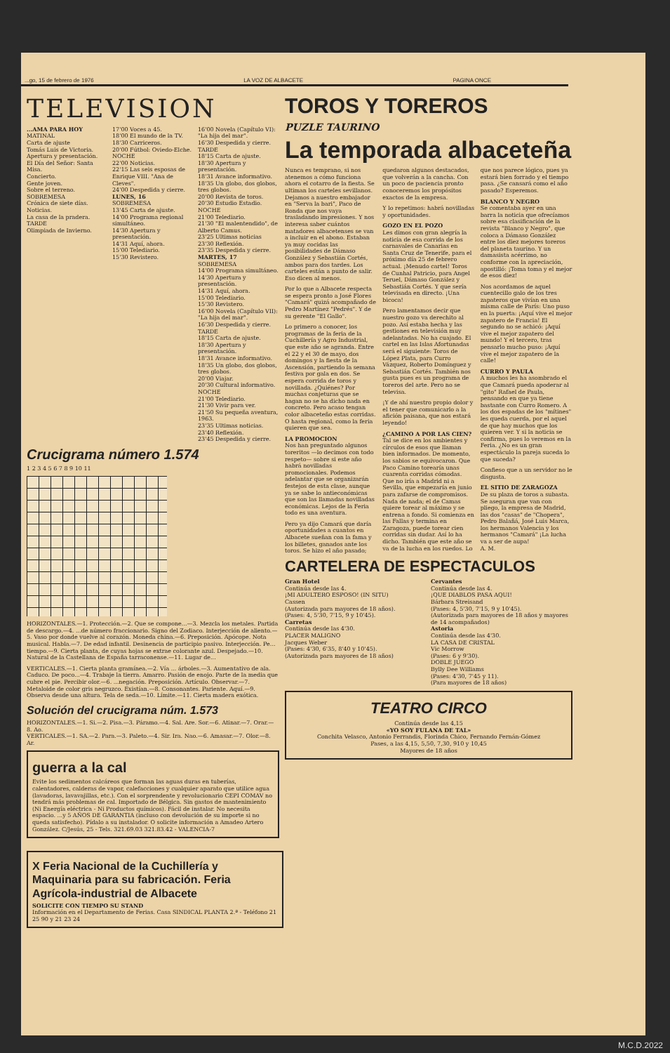...go, 15 de febrero de 1976 LA VOZ DE ALBACETE PAGINA ONCE
TELEVISION
...AMA PARA HOY
MATINAL
Carta de ajuste
Tomás Luis de Victoria.
Apertura y presentación.
El Día del Señor: Santa Misa.
Concierto.
Gente joven.
Sobre el terreno.
SOBREMESA
Crónica de siete días.
Noticias.
La casa de la pradera.
TARDE
Olimpiada de Invierno.
17'00 Voces a 45.
18'00 El mundo de la TV.
18'30 Carriceros.
20'00 Fútbol: Oviedo-Elche.
NOCHE
22'00 Noticias.
22'15 Las seis esposas de Enrique VIII. "Ana de Cleves".
24'00 Despedida y cierre.
LUNES, 16
SOBREMESA
13'45 Carta de ajuste.
14'00 Programa regional simultáneo.
14'30 Apertura y presentación.
14'31 Aquí, ahora.
15'00 Telediario.
15'30 Revistero.
16'00 Novela (Capítulo VI): "La hija del mar".
16'30 Despedida y cierre.
TARDE
18'15 Carta de ajuste.
18'30 Apertura y presentación.
18'31 Avance informativo.
18'35 Un globo, dos globos, tres globos.
20'00 Revista de toros.
20'30 Estudio Estadio.
NOCHE
21'00 Telediario.
21'30 "El malentendido", de Alberto Camus.
23'25 Ultimas noticias
23'30 Reflexión.
23'35 Despedida y cierre.
MARTES, 17
SOBREMESA
14'00 Programa simultáneo.
14'30 Apertura y presentación.
14'31 Aquí, ahora.
15'00 Telediario.
15'30 Revistero.
16'00 Novela (Capítulo VII): "La hija del mar".
16'30 Despedida y cierre.
TARDE
18'15 Carta de ajuste.
18'30 Apertura y presentación.
18'31 Avance informativo.
18'35 Un globo, dos globos, tres globos.
20'00 Viajar.
20'30 Cultural informativo.
NOCHE
21'00 Telediario.
21'30 Vivir para ver.
21'50 Su pequeña aventura, 1963.
23'35 Ultimas noticias.
23'40 Reflexión.
23'45 Despedida y cierre.
Crucigrama número 1.574
1 2 3 4 5 6 7 8 9 10 11
HORIZONTALES.—1. Protección.—2. Que se compone...—3. Mezcla los metales. Partida de descargo.—4. ...de número fraccionario. Signo del Zodiaco. Interjección de aliento.—5. Vaso por donde vuelve al corazón. Moneda china.—6. Preposición. Apócope. Nota musical. Habla.—7. De edad infantil. Desinencia de participio pasivo. Interjección. Pe... tiempo.—9. Cierta planta, de cuyas hojas se extrae colorante azul. Despejado.—10. Natural de la Castellana de España tarraconense.—11. Lugar de...
VERTICALES.—1. Cierta planta gramínea.—2. Vía ... árboles.—3. Aumentativo de ala. Caduco. De poco...—4. Trabaje la tierra. Amarro. Pasión de enojo. Parte de la media que cubre el pie. Percibir olor.—6. ...negación. Preposición. Artículo. Observar.—7. Metaloide de color gris negruzco. Existían.—8. Consonantes. Pariente. Aquí.—9. Observa desde una altura. Tela de seda.—10. Límite.—11. Cierta madera exótica.
Solución del crucigrama núm. 1.573
HORIZONTALES.—1. Si.—2. Pisa.—3. Páramo.—4. Sal. Are. Sor.—6. Atinar.—7. Orar.— 8. Ao.
VERTICALES.—1. SA.—2. Para.—3. Paleto.—4. Sir. Ira. Nao.—6. Amasar.—7. Olor.—8. Ar.
guerra a la cal
Evite los sedimentos calcáreos que forman las aguas duras en tuberías, calentadores, calderas de vapor, calefacciones y cualquier aparato que utilice agua (lavadoras, lavavajillas, etc.). Con el sorprendente y revolucionario CEPI COMAV no tendrá más problemas de cal. Importado de Bélgica. Sin gastos de mantenimiento (Ni Energía eléctrica - Ni Productos químicos). Fácil de instalar. No necesita espacio. ...y 5 AÑOS DE GARANTIA (incluso con devolución de su importe si no queda satisfecho). Pídalo a su instalador. O solicite información a Amadeo Artero González. C/Jesús, 25 - Tels. 321.69.03 321.83.42 - VALENCIA-7
TOROS Y TOREROS
PUZLE TAURINO
La temporada albaceteña
Nunca es temprano, si nos atenemos a cómo funciona ahora el cotarro de la fiesta. Se ultiman los carteles sevillanos. Dejamos a nuestro embajador en "Serva la bari", Paco de Ronda que nos vaya trasladando impresiones. Y nos interesa saber cuántos matadores albacetenses se van a incluir en el abono. Estaban ya muy cocidas las posibilidades de Dámaso González y Sebastián Cortés, ambos para dos tardes. Los carteles están a punto de salir. Eso dicen al menos.
Por lo que a Albacete respecta se espera pronto a José Flores "Camará" quizá acompañado de Pedro Martínez "Pedrés". Y de su gerente "El Gallo".
Lo primero a conocer, los programas de la feria de la Cuchillería y Agro Industrial, que este año se agranda. Entre el 22 y el 30 de mayo, dos domingos y la fiesta de la Ascensión, partiendo la semana festiva por gala en dos. Se espera corrida de toros y novillada. ¿Quiénes? Por muchas conjeturas que se hagan no se ha dicho nada en concreto. Pero acaso tengan color albaceteño estas corridas. O hasta regional, como la feria quieren que sea.
LA PROMOCION
Nos han preguntado algunos toreritos —lo decimos con todo respeto— sobre si este año habrá novilladas promocionales. Podemos adelantar que se organizarán festejos de esta clase, aunque ya se sabe lo antieconómicas que son las llamadas novilladas económicas. Lejos de la Feria todo es una aventura.
Pero ya dijo Camará que daría oportunidades a cuantos en Albacete sueñan con la fama y los billetes, ganados ante los toros. Se hizo el año pasado; quedaron algunos destacados, que volverán a la cancha. Con un poco de paciencia pronto conoceremos los propósitos exactos de la empresa.
Y lo repetimos: habrá novilladas y oportunidades.
GOZO EN EL POZO
Les dimos con gran alegría la noticia de esa corrida de los carnavales de Canarias en Santa Cruz de Tenerife, para el próximo día 25 de febrero actual. ¡Menudo cartel! Toros de Cunhal Patricio, para Angel Teruel, Dámaso González y Sebastián Cortés. Y que sería televisada en directo. ¡Una bicoca!
Pero lamentamos decir que nuestro gozo va derechito al pozo. Así estaba hecha y las gestiones en televisión muy adelantadas. No ha cuajado. El cartel en las Islas Afortunadas será el siguiente: Toros de López Plata, para Curro Vázquez, Roberto Domínguez y Sebastián Cortés. También nos gusta pues es un programa de toreros del arte. Pero no se televisa.
¡Y de ahí nuestro propio dolor y el tener que comunicarlo a la afición paisana, que nos estará leyendo!
¿CAMINO A POR LAS CIEN?
Tal se dice en los ambientes y círculos de esos que llaman bien informados. De momento, los sabios se equivocaron. Que Paco Camino torearía unas cuarenta corridas cómodas. Que no iría a Madrid ni a Sevilla, que empezaría en junio para zafarse de compromisos. Nada de nada; el de Camas quiere torear al máximo y se entrena a fondo. Si comienza en las Fallas y termina en Zaragoza, puede torear cien corridas sin dudar. Así lo ha dicho. También que este año se va de la lucha en los ruedos. Lo que nos parece lógico, pues ya estará bien forrado y el tiempo pasa. ¿Se cansará como el año pasado? Esperemos.
BLANCO Y NEGRO
Se comentaba ayer en una barra la noticia que ofrecíamos sobre esa clasificación de la revista "Blanco y Negro", que coloca a Dámaso González entre los diez mejores toreros del planeta taurino. Y un damasista acérrimo, no conforme con la apreciación, apostilló: ¡Toma toma y el mejor de esos diez!
Nos acordamos de aquel cuentecillo galo de los tres zapateros que vivían en una misma calle de París: Uno puso en la puerta: ¡Aquí vive el mejor zapatero de Francia! El segundo no se achicó: ¡Aquí vive el mejor zapatero del mundo! Y el tercero, tras pensarlo mucho puso: ¡Aquí vive el mejor zapatero de la calle!
CURRO Y PAULA
A muchos les ha asombrado el que Camará pueda apoderar al "gito" Rafael de Paula, pensando en que ya tiene bastante con Curro Romero. A los dos espadas de los "mítines" les queda cuerda, por el aquel de que hay muchos que los quieren ver. Y si la noticia se confirma, pues lo veremos en la Feria. ¿No es un gran espectáculo la pareja suceda lo que suceda?
Confieso que a un servidor no le disgusta.
EL SITIO DE ZARAGOZA
De su plaza de toros a subasta. Se aseguran que van con pliego, la empresa de Madrid, las dos "casas" de "Chopera", Pedro Balañá, José Luis Marca, los hermanos Valencia y los hermanos "Camará" ¡La lucha va a ser de aupa!
A. M.
CARTELERA DE ESPECTACULOS
Gran Hotel
Continúa desde las 4.
¡MI ADULTERO ESPOSO! (IN SITU)
Cassen
(Autorizada para mayores de 18 años).
(Pases: 4, 5'30, 7'15, 9 y 10'45).
Carretas
Continúa desde las 4'30.
PLACER MALIGNO
Jacques Weber
(Pases: 4'30, 6'35, 8'40 y 10'45).
(Autorizada para mayores de 18 años)
Cervantes
Continúa desde las 4.
¡QUE DIABLOS PASA AQUI!
Bárbara Streisand
(Pases: 4, 5'30, 7'15, 9 y 10'45).
(Autorizada para mayores de 18 años y mayores de 14 acompañados)
Astoria
Continúa desde las 4'30.
LA CASA DE CRISTAL
Vic Morrow
(Pases: 6 y 9'30).
DOBLE JUEGO
Bylly Dee Williams
(Pases: 4'30, 7'45 y 11).
(Para mayores de 18 años)
TEATRO CIRCO
Continúa desde las 4,15
«YO SOY FULANA DE TAL»
Conchita Velasco, Antonio Ferrandis, Florinda Chico, Fernando Fernán-Gómez
Pases, a las 4,15, 5,50, 7,30, 910 y 10,45
Mayores de 18 años
X Feria Nacional de la Cuchillería y Maquinaria para su fabricación. Feria Agrícola-industrial de Albacete
SOLICITE CON TIEMPO SU STAND
Información en el Departamento de Ferias. Casa SINDICAL PLANTA 2.ª - Teléfono 21 25 90 y 21 23 24
M.C.D.2022